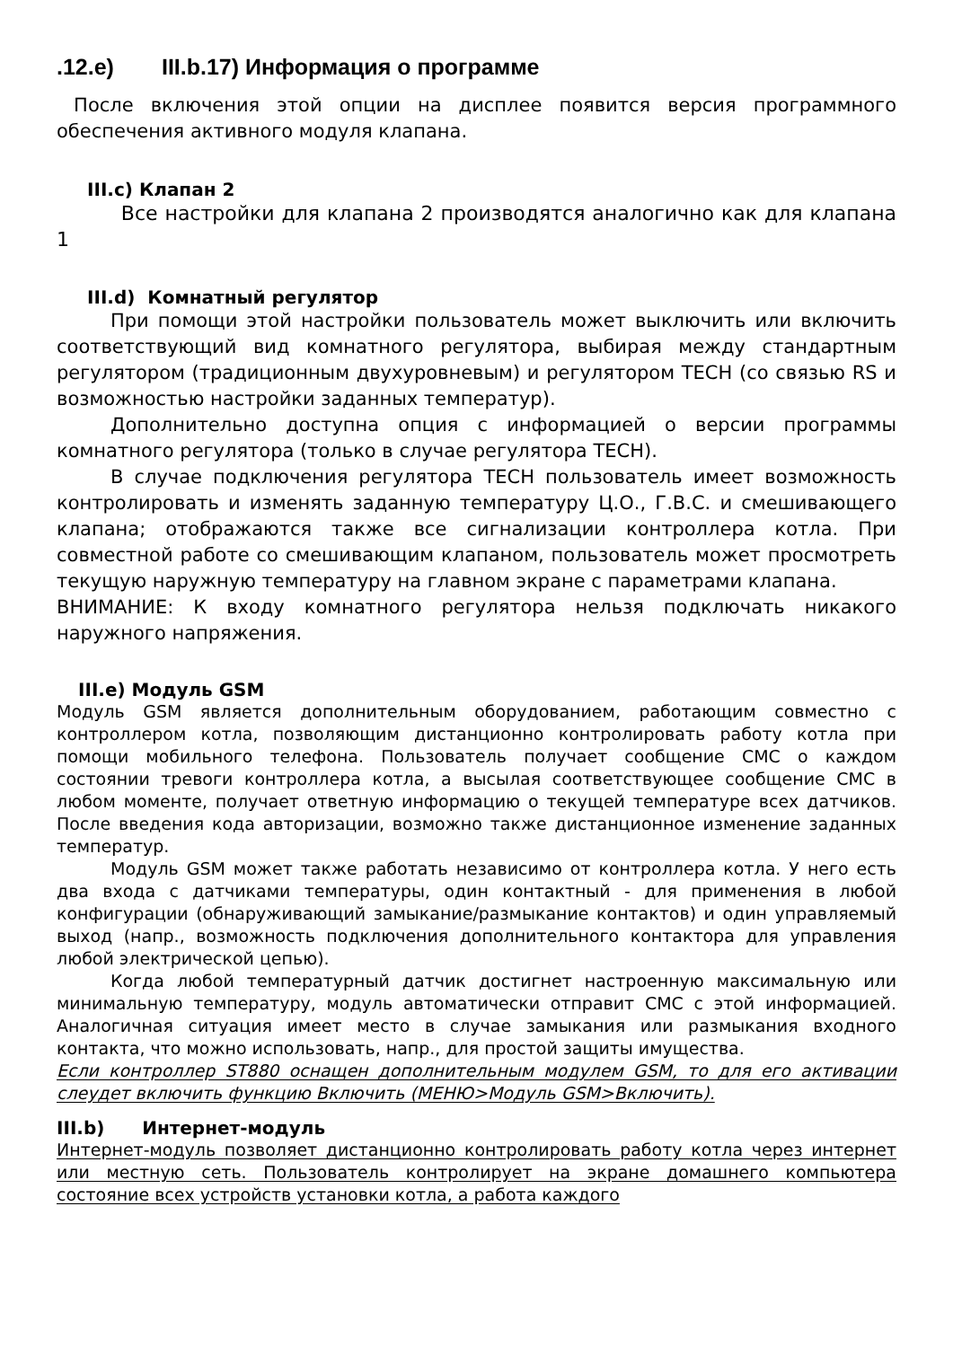.12.e) III.b.17) Информация о программе
После включения этой опции на дисплее появится версия программного обеспечения активного модуля клапана.
III.c) Клапан 2
Все настройки для клапана 2 производятся аналогично как для клапана 1
III.d) Комнатный регулятор
При помощи этой настройки пользователь может выключить или включить соответствующий вид комнатного регулятора, выбирая между стандартным регулятором (традиционным двухуровневым) и регулятором TECH (со связью RS и возможностью настройки заданных температур).
Дополнительно доступна опция с информацией о версии программы комнатного регулятора (только в случае регулятора TECH).
В случае подключения регулятора TECH пользователь имеет возможность контролировать и изменять заданную температуру Ц.О., Г.В.С. и смешивающего клапана; отображаются также все сигнализации контроллера котла. При совместной работе со смешивающим клапаном, пользователь может просмотреть текущую наружную температуру на главном экране с параметрами клапана.
ВНИМАНИЕ: К входу комнатного регулятора нельзя подключать никакого наружного напряжения.
III.e) Модуль GSM
Модуль GSM является дополнительным оборудованием, работающим совместно с контроллером котла, позволяющим дистанционно контролировать работу котла при помощи мобильного телефона. Пользователь получает сообщение СМС о каждом состоянии тревоги контроллера котла, а высылая соответствующее сообщение СМС в любом моменте, получает ответную информацию о текущей температуре всех датчиков. После введения кода авторизации, возможно также дистанционное изменение заданных температур.
Модуль GSM может также работать независимо от контроллера котла. У него есть два входа с датчиками температуры, один контактный - для применения в любой конфигурации (обнаруживающий замыкание/размыкание контактов) и один управляемый выход (напр., возможность подключения дополнительного контактора для управления любой электрической цепью).
Когда любой температурный датчик достигнет настроенную максимальную или минимальную температуру, модуль автоматически отправит СМС с этой информацией. Аналогичная ситуация имеет место в случае замыкания или размыкания входного контакта, что можно использовать, напр., для простой защиты имущества.
Если контроллер ST880 оснащен дополнительным модулем GSM, то для его активации слеудет включить функцию Включить (МЕНЮ>Модуль GSM>Включить).
III.b) Интернет-модуль
Интернет-модуль позволяет дистанционно контролировать работу котла через интернет или местную сеть. Пользователь контролирует на экране домашнего компьютера состояние всех устройств установки котла, а работа каждого